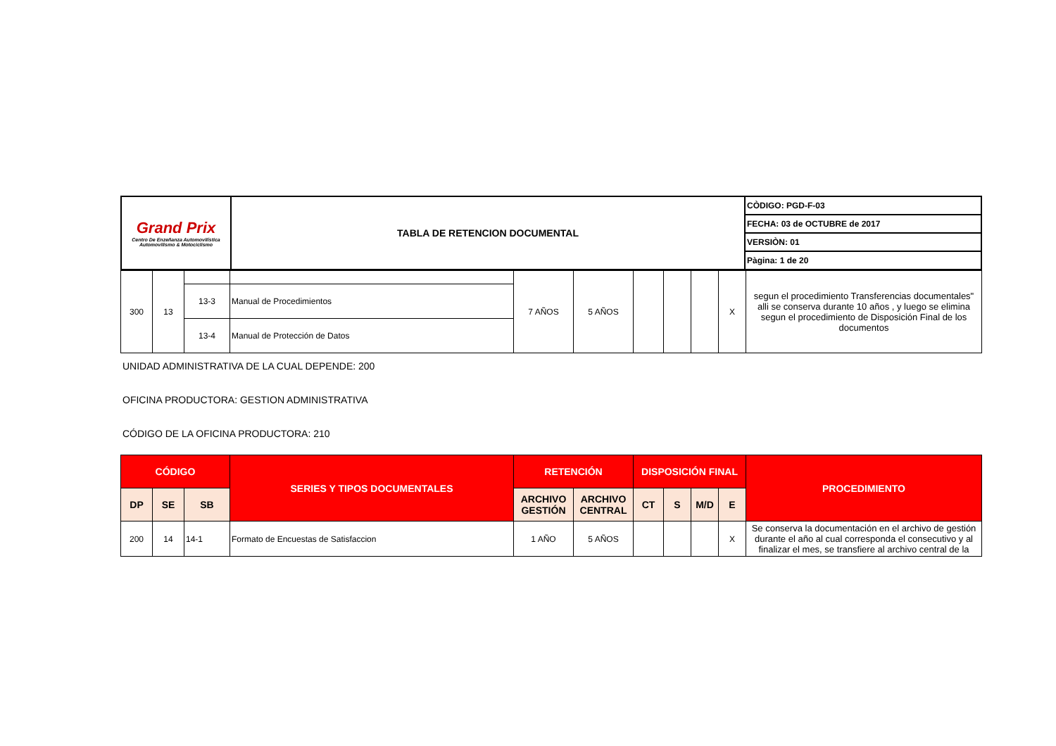| Grand Prix Centro De Enzeñanza Automovilística Automovilismo & Motociclismo | TABLA DE RETENCION DOCUMENTAL | CÒDIGO: PGD-F-03 |
| | | FECHA: 03 de OCTUBRE de 2017 |
| | | VERSIÒN: 01 |
| | | Pàgina: 1 de 20 |
| 300 | 13 | | | 7 AÑOS | 5 AÑOS | | | | X | segun el procedimiento Transferencias documentales" alli se conserva durante 10 años , y luego se elimina segun el procedimiento de Disposición Final de los documentos |
| | | 13-3 | Manual de Procedimientos | | | | | | | |
| | | 13-4 | Manual de Protección de Datos | | | | | | | |
UNIDAD ADMINISTRATIVA DE LA CUAL DEPENDE: 200
OFICINA PRODUCTORA: GESTION ADMINISTRATIVA
CÓDIGO DE LA OFICINA PRODUCTORA: 210
| CÓDIGO | | | SERIES Y TIPOS DOCUMENTALES | RETENCIÓN | | DISPOSICIÓN FINAL | | | | PROCEDIMIENTO |
| --- | --- | --- | --- | --- | --- | --- | --- | --- | --- | --- |
| DP | SE | SB | | ARCHIVO GESTIÓN | ARCHIVO CENTRAL | CT | S | M/D | E | |
| 200 | 14 | 14-1 | Formato de Encuestas de Satisfaccion | 1 AÑO | 5 AÑOS | | | | X | Se conserva la documentación en el archivo de gestión durante el año al cual corresponda el consecutivo y al finalizar el mes, se transfiere al archivo central de la |